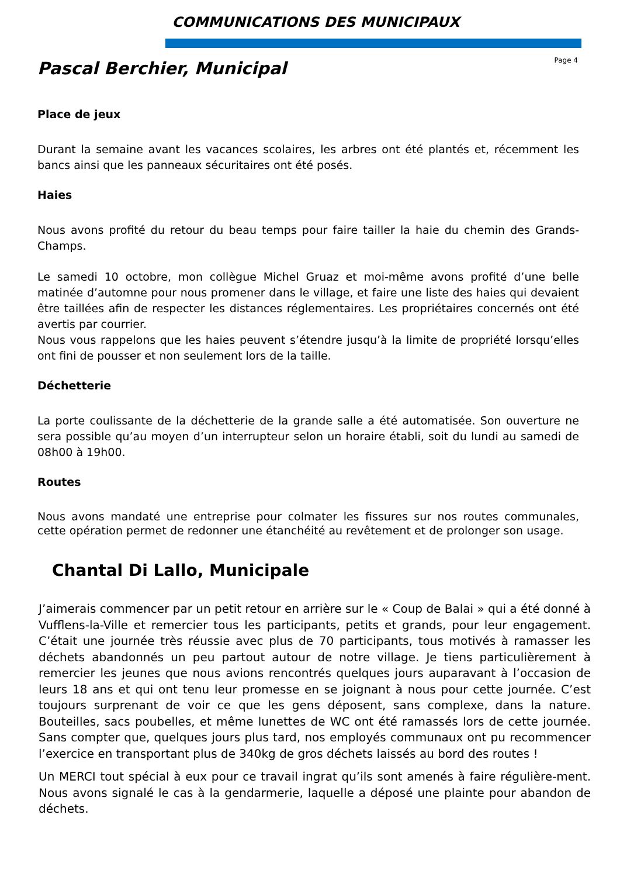COMMUNICATIONS DES MUNICIPAUX
Page 4
Pascal Berchier, Municipal
Place de jeux
Durant la semaine avant les vacances scolaires, les arbres ont été plantés et, récemment les bancs ainsi que les panneaux sécuritaires ont été posés.
Haies
Nous avons profité du retour du beau temps pour faire tailler la haie du chemin des Grands-Champs.
Le samedi 10 octobre, mon collègue Michel Gruaz et moi-même avons profité d’une belle matinée d’automne pour nous promener dans le village, et faire une liste des haies qui devaient être taillées afin de respecter les distances réglementaires. Les propriétaires concernés ont été avertis par courrier.
Nous vous rappelons que les haies peuvent s’étendre jusqu’à la limite de propriété lorsqu’elles ont fini de pousser et non seulement lors de la taille.
Déchetterie
La porte coulissante de la déchetterie de la grande salle a été automatisée. Son ouverture ne sera possible qu’au moyen d’un interrupteur selon un horaire établi, soit du lundi au samedi de 08h00 à 19h00.
Routes
Nous avons mandaté une entreprise pour colmater les fissures sur nos routes communales, cette opération permet de redonner une étanchéité au revêtement et de prolonger son usage.
Chantal Di Lallo, Municipale
J’aimerais commencer par un petit retour en arrière sur le « Coup de Balai » qui a été donné à Vufflens-la-Ville et remercier tous les participants, petits et grands, pour leur engagement. C’était une journée très réussie avec plus de 70 participants, tous motivés à ramasser les déchets abandonnés un peu partout autour de notre village. Je tiens particulièrement à remercier les jeunes que nous avions rencontrés quelques jours auparavant à l’occasion de leurs 18 ans et qui ont tenu leur promesse en se joignant à nous pour cette journée. C’est toujours surprenant de voir ce que les gens déposent, sans complexe, dans la nature. Bouteilles, sacs poubelles, et même lunettes de WC ont été ramassés lors de cette journée. Sans compter que, quelques jours plus tard, nos employés communaux ont pu recommencer l’exercice en transportant plus de 340kg de gros déchets laissés au bord des routes !
Un MERCI tout spécial à eux pour ce travail ingrat qu’ils sont amenés à faire régulière-ment. Nous avons signalé le cas à la gendarmerie, laquelle a déposé une plainte pour abandon de déchets.